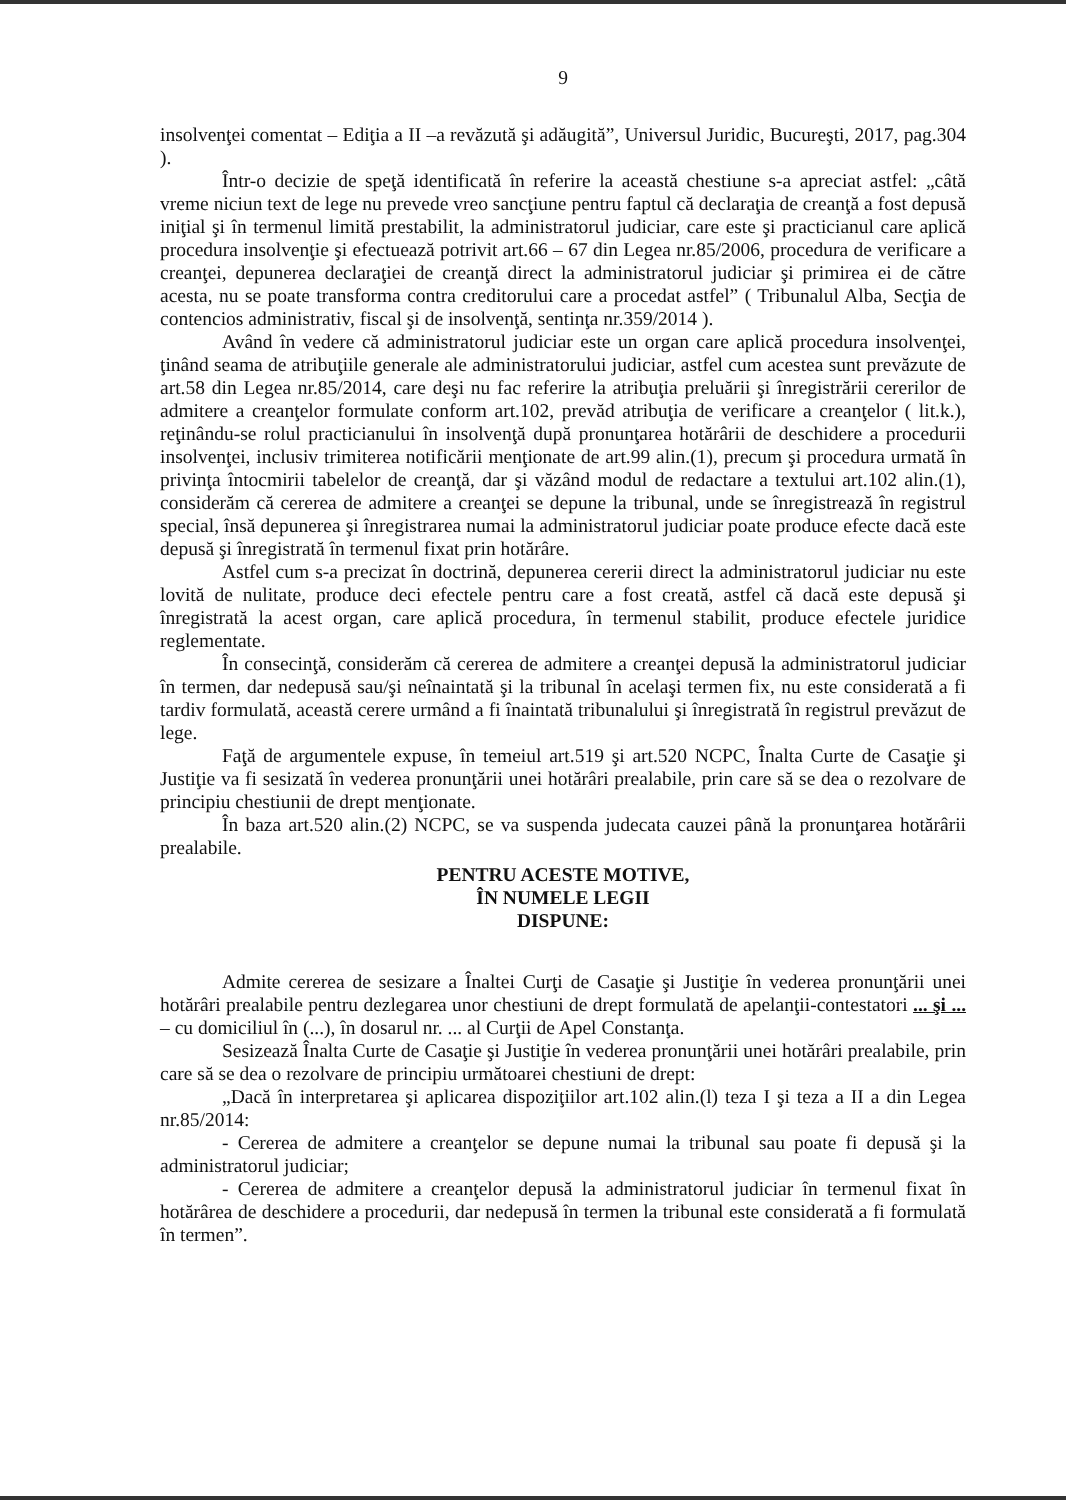9
insolvenţei comentat – Ediţia a II –a revăzută şi adăugită”, Universul Juridic, Bucureşti, 2017, pag.304 ).
Într-o decizie de speţă identificată în referire la această chestiune s-a apreciat astfel: „câtă vreme niciun text de lege nu prevede vreo sancţiune pentru faptul că declaraţia de creanţă a fost depusă iniţial şi în termenul limită prestabilit, la administratorul judiciar, care este şi practicianul care aplică procedura insolvenţie şi efectuează potrivit art.66 – 67 din Legea nr.85/2006, procedura de verificare a creanţei, depunerea declaraţiei de creanţă direct la administratorul judiciar şi primirea ei de către acesta, nu se poate transforma contra creditorului care a procedat astfel” ( Tribunalul Alba, Secţia de contencios administrativ, fiscal şi de insolvenţă, sentinţa nr.359/2014 ).
Având în vedere că administratorul judiciar este un organ care aplică procedura insolvenţei, ţinând seama de atribuţiile generale ale administratorului judiciar, astfel cum acestea sunt prevăzute de art.58 din Legea nr.85/2014, care deşi nu fac referire la atribuţia preluării şi înregistrării cererilor de admitere a creanţelor formulate conform art.102, prevăd atribuţia de verificare a creanţelor ( lit.k.), reţinându-se rolul practicianului în insolvenţă după pronunţarea hotărârii de deschidere a procedurii insolvenţei, inclusiv trimiterea notificării menţionate de art.99 alin.(1), precum şi procedura urmată în privinţa întocmirii tabelelor de creanţă, dar şi văzând modul de redactare a textului art.102 alin.(1), considerăm că cererea de admitere a creanţei se depune la tribunal, unde se înregistrează în registrul special, însă depunerea şi înregistrarea numai la administratorul judiciar poate produce efecte dacă este depusă şi înregistrată în termenul fixat prin hotărâre.
Astfel cum s-a precizat în doctrină, depunerea cererii direct la administratorul judiciar nu este lovită de nulitate, produce deci efectele pentru care a fost creată, astfel că dacă este depusă şi înregistrată la acest organ, care aplică procedura, în termenul stabilit, produce efectele juridice reglementate.
În consecinţă, considerăm că cererea de admitere a creanţei depusă la administratorul judiciar în termen, dar nedepusă sau/şi neînaintată şi la tribunal în acelaşi termen fix, nu este considerată a fi tardiv formulată, această cerere urmând a fi înaintată tribunalului şi înregistrată în registrul prevăzut de lege.
Faţă de argumentele expuse, în temeiul art.519 şi art.520 NCPC, Înalta Curte de Casaţie şi Justiţie va fi sesizată în vederea pronunţării unei hotărâri prealabile, prin care să se dea o rezolvare de principiu chestiunii de drept menţionate.
În baza art.520 alin.(2) NCPC, se va suspenda judecata cauzei până la pronunţarea hotărârii prealabile.
PENTRU ACESTE MOTIVE,
ÎN NUMELE LEGII
DISPUNE:
Admite cererea de sesizare a Înaltei Curţi de Casaţie şi Justiţie în vederea pronunţării unei hotărâri prealabile pentru dezlegarea unor chestiuni de drept formulată de apelanţii-contestatori ... şi ... – cu domiciliul în (...), în dosarul nr. ... al Curţii de Apel Constanţa.
Sesizează Înalta Curte de Casaţie şi Justiţie în vederea pronunţării unei hotărâri prealabile, prin care să se dea o rezolvare de principiu următoarei chestiuni de drept:
„Dacă în interpretarea şi aplicarea dispoziţiilor art.102 alin.(l) teza I şi teza a II a din Legea nr.85/2014:
- Cererea de admitere a creanţelor se depune numai la tribunal sau poate fi depusă şi la administratorul judiciar;
- Cererea de admitere a creanţelor depusă la administratorul judiciar în termenul fixat în hotărârea de deschidere a procedurii, dar nedepusă în termen la tribunal este considerată a fi formulată în termen”.